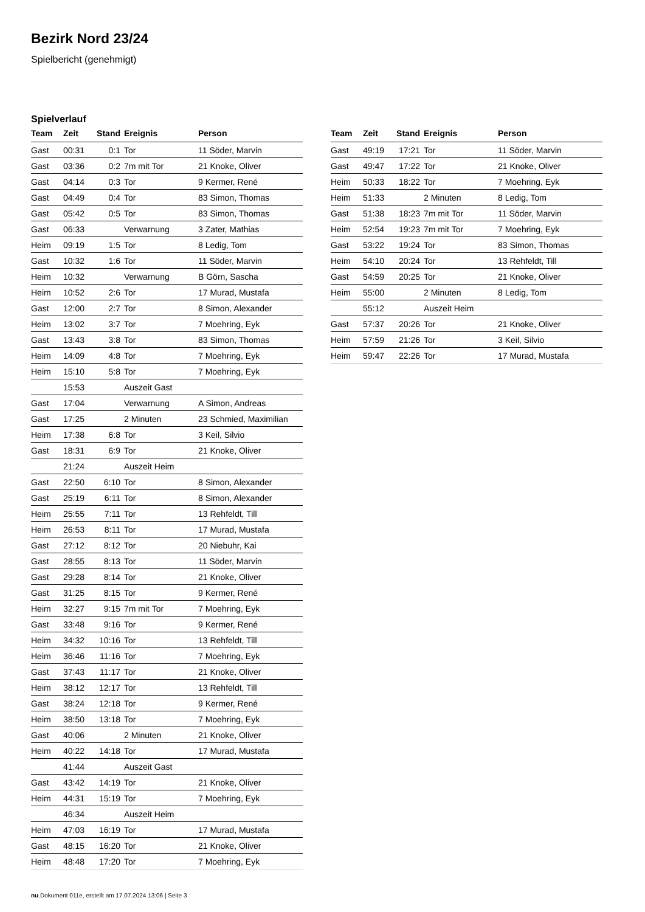Bezirk Nord 23/24
Spielbericht (genehmigt)
Spielverlauf
| Team | Zeit | Stand | Ereignis | Person |
| --- | --- | --- | --- | --- |
| Gast | 00:31 | 0:1 | Tor | 11 Söder, Marvin |
| Gast | 03:36 | 0:2 | 7m mit Tor | 21 Knoke, Oliver |
| Gast | 04:14 | 0:3 | Tor | 9 Kermer, René |
| Gast | 04:49 | 0:4 | Tor | 83 Simon, Thomas |
| Gast | 05:42 | 0:5 | Tor | 83 Simon, Thomas |
| Gast | 06:33 | | Verwarnung | 3 Zater, Mathias |
| Heim | 09:19 | 1:5 | Tor | 8 Ledig, Tom |
| Gast | 10:32 | 1:6 | Tor | 11 Söder, Marvin |
| Heim | 10:32 | | Verwarnung | B Görn, Sascha |
| Heim | 10:52 | 2:6 | Tor | 17 Murad, Mustafa |
| Gast | 12:00 | 2:7 | Tor | 8 Simon, Alexander |
| Heim | 13:02 | 3:7 | Tor | 7 Moehring, Eyk |
| Gast | 13:43 | 3:8 | Tor | 83 Simon, Thomas |
| Heim | 14:09 | 4:8 | Tor | 7 Moehring, Eyk |
| Heim | 15:10 | 5:8 | Tor | 7 Moehring, Eyk |
| | 15:53 | | Auszeit Gast | |
| Gast | 17:04 | | Verwarnung | A Simon, Andreas |
| Gast | 17:25 | | 2 Minuten | 23 Schmied, Maximilian |
| Heim | 17:38 | 6:8 | Tor | 3 Keil, Silvio |
| Gast | 18:31 | 6:9 | Tor | 21 Knoke, Oliver |
| | 21:24 | | Auszeit Heim | |
| Gast | 22:50 | 6:10 | Tor | 8 Simon, Alexander |
| Gast | 25:19 | 6:11 | Tor | 8 Simon, Alexander |
| Heim | 25:55 | 7:11 | Tor | 13 Rehfeldt, Till |
| Heim | 26:53 | 8:11 | Tor | 17 Murad, Mustafa |
| Gast | 27:12 | 8:12 | Tor | 20 Niebuhr, Kai |
| Gast | 28:55 | 8:13 | Tor | 11 Söder, Marvin |
| Gast | 29:28 | 8:14 | Tor | 21 Knoke, Oliver |
| Gast | 31:25 | 8:15 | Tor | 9 Kermer, René |
| Heim | 32:27 | 9:15 | 7m mit Tor | 7 Moehring, Eyk |
| Gast | 33:48 | 9:16 | Tor | 9 Kermer, René |
| Heim | 34:32 | 10:16 | Tor | 13 Rehfeldt, Till |
| Heim | 36:46 | 11:16 | Tor | 7 Moehring, Eyk |
| Gast | 37:43 | 11:17 | Tor | 21 Knoke, Oliver |
| Heim | 38:12 | 12:17 | Tor | 13 Rehfeldt, Till |
| Gast | 38:24 | 12:18 | Tor | 9 Kermer, René |
| Heim | 38:50 | 13:18 | Tor | 7 Moehring, Eyk |
| Gast | 40:06 | | 2 Minuten | 21 Knoke, Oliver |
| Heim | 40:22 | 14:18 | Tor | 17 Murad, Mustafa |
| | 41:44 | | Auszeit Gast | |
| Gast | 43:42 | 14:19 | Tor | 21 Knoke, Oliver |
| Heim | 44:31 | 15:19 | Tor | 7 Moehring, Eyk |
| | 46:34 | | Auszeit Heim | |
| Heim | 47:03 | 16:19 | Tor | 17 Murad, Mustafa |
| Gast | 48:15 | 16:20 | Tor | 21 Knoke, Oliver |
| Heim | 48:48 | 17:20 | Tor | 7 Moehring, Eyk |
| Team | Zeit | Stand | Ereignis | Person |
| --- | --- | --- | --- | --- |
| Gast | 49:19 | 17:21 | Tor | 11 Söder, Marvin |
| Gast | 49:47 | 17:22 | Tor | 21 Knoke, Oliver |
| Heim | 50:33 | 18:22 | Tor | 7 Moehring, Eyk |
| Heim | 51:33 | | 2 Minuten | 8 Ledig, Tom |
| Gast | 51:38 | 18:23 | 7m mit Tor | 11 Söder, Marvin |
| Heim | 52:54 | 19:23 | 7m mit Tor | 7 Moehring, Eyk |
| Gast | 53:22 | 19:24 | Tor | 83 Simon, Thomas |
| Heim | 54:10 | 20:24 | Tor | 13 Rehfeldt, Till |
| Gast | 54:59 | 20:25 | Tor | 21 Knoke, Oliver |
| Heim | 55:00 | | 2 Minuten | 8 Ledig, Tom |
| | 55:12 | | Auszeit Heim | |
| Gast | 57:37 | 20:26 | Tor | 21 Knoke, Oliver |
| Heim | 57:59 | 21:26 | Tor | 3 Keil, Silvio |
| Heim | 59:47 | 22:26 | Tor | 17 Murad, Mustafa |
nu.Dokument 011e, erstellt am 17.07.2024 13:06 | Seite 3